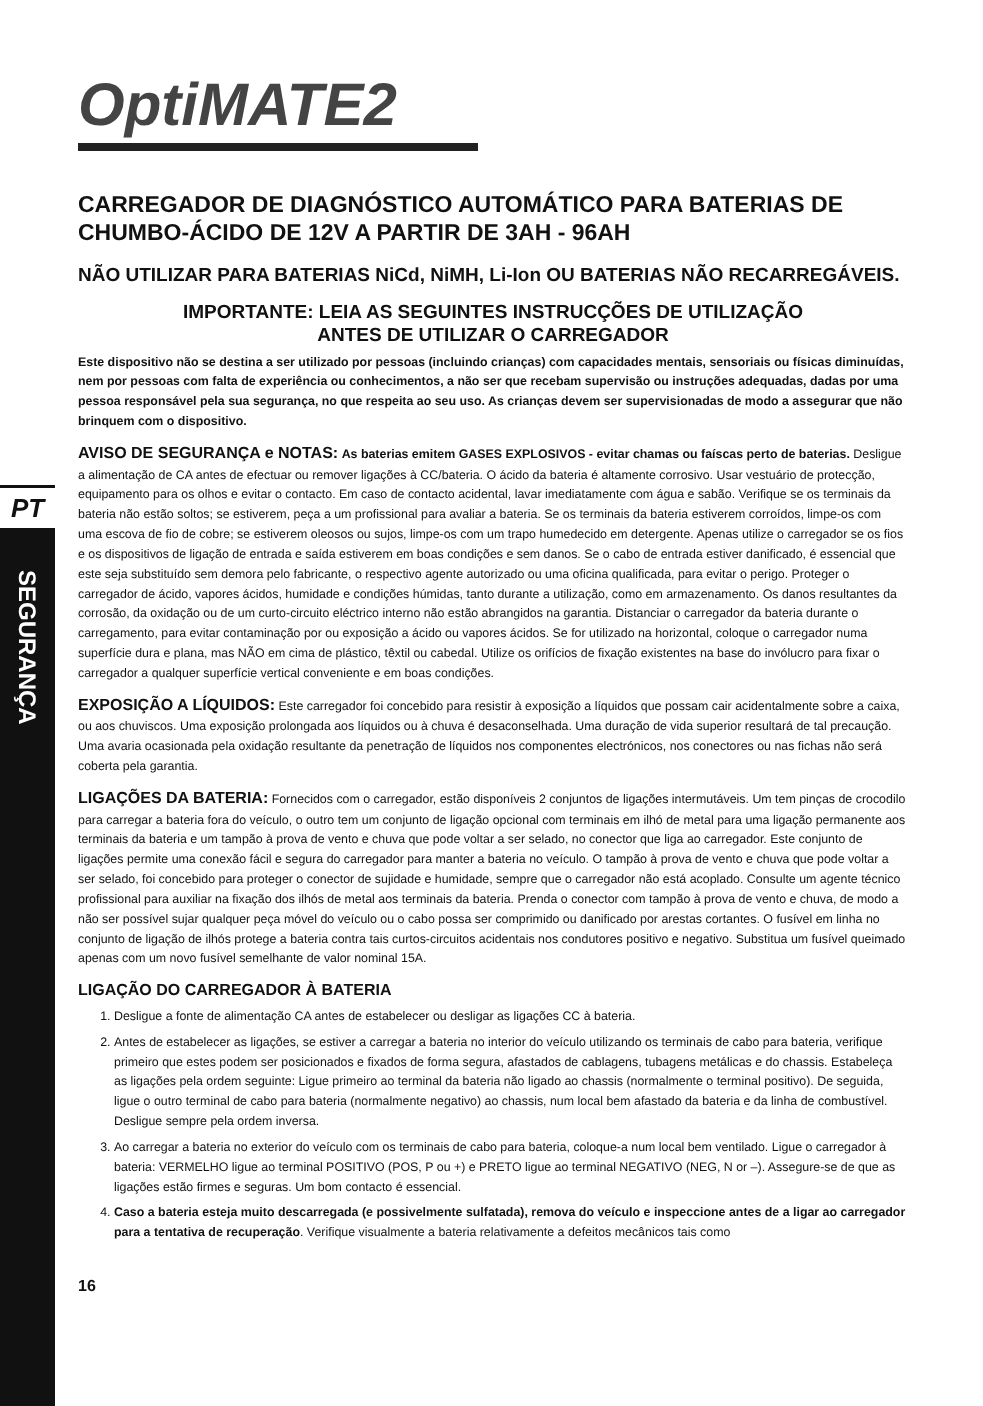PT
SEGURANÇA
OptiMATE2
CARREGADOR DE DIAGNÓSTICO AUTOMÁTICO PARA BATERIAS DE CHUMBO-ÁCIDO DE 12V A PARTIR DE 3AH - 96AH
NÃO UTILIZAR PARA BATERIAS NiCd, NiMH, Li-Ion OU BATERIAS NÃO RECARREGÁVEIS.
IMPORTANTE: LEIA AS SEGUINTES INSTRUCÇÕES DE UTILIZAÇÃO
ANTES DE UTILIZAR O CARREGADOR
Este dispositivo não se destina a ser utilizado por pessoas (incluindo crianças) com capacidades mentais, sensoriais ou físicas diminuídas, nem por pessoas com falta de experiência ou conhecimentos, a não ser que recebam supervisão ou instruções adequadas, dadas por uma pessoa responsável pela sua segurança, no que respeita ao seu uso. As crianças devem ser supervisionadas de modo a assegurar que não brinquem com o dispositivo.
AVISO DE SEGURANÇA e NOTAS: As baterias emitem GASES EXPLOSIVOS - evitar chamas ou faíscas perto de baterias. Desligue a alimentação de CA antes de efectuar ou remover ligações à CC/bateria. O ácido da bateria é altamente corrosivo. Usar vestuário de protecção, equipamento para os olhos e evitar o contacto. Em caso de contacto acidental, lavar imediatamente com água e sabão. Verifique se os terminais da bateria não estão soltos; se estiverem, peça a um profissional para avaliar a bateria. Se os terminais da bateria estiverem corroídos, limpe-os com uma escova de fio de cobre; se estiverem oleosos ou sujos, limpe-os com um trapo humedecido em detergente. Apenas utilize o carregador se os fios e os dispositivos de ligação de entrada e saída estiverem em boas condições e sem danos. Se o cabo de entrada estiver danificado, é essencial que este seja substituído sem demora pelo fabricante, o respectivo agente autorizado ou uma oficina qualificada, para evitar o perigo. Proteger o carregador de ácido, vapores ácidos, humidade e condições húmidas, tanto durante a utilização, como em armazenamento. Os danos resultantes da corrosão, da oxidação ou de um curto-circuito eléctrico interno não estão abrangidos na garantia. Distanciar o carregador da bateria durante o carregamento, para evitar contaminação por ou exposição a ácido ou vapores ácidos. Se for utilizado na horizontal, coloque o carregador numa superfície dura e plana, mas NÃO em cima de plástico, têxtil ou cabedal. Utilize os orifícios de fixação existentes na base do invólucro para fixar o carregador a qualquer superfície vertical conveniente e em boas condições.
EXPOSIÇÃO A LÍQUIDOS: Este carregador foi concebido para resistir à exposição a líquidos que possam cair acidentalmente sobre a caixa, ou aos chuviscos. Uma exposição prolongada aos líquidos ou à chuva é desaconselhada. Uma duração de vida superior resultará de tal precaução. Uma avaria ocasionada pela oxidação resultante da penetração de líquidos nos componentes electrónicos, nos conectores ou nas fichas não será coberta pela garantia.
LIGAÇÕES DA BATERIA: Fornecidos com o carregador, estão disponíveis 2 conjuntos de ligações intermutáveis. Um tem pinças de crocodilo para carregar a bateria fora do veículo, o outro tem um conjunto de ligação opcional com terminais em ilhó de metal para uma ligação permanente aos terminais da bateria e um tampão à prova de vento e chuva que pode voltar a ser selado, no conector que liga ao carregador. Este conjunto de ligações permite uma conexão fácil e segura do carregador para manter a bateria no veículo. O tampão à prova de vento e chuva que pode voltar a ser selado, foi concebido para proteger o conector de sujidade e humidade, sempre que o carregador não está acoplado. Consulte um agente técnico profissional para auxiliar na fixação dos ilhós de metal aos terminais da bateria. Prenda o conector com tampão à prova de vento e chuva, de modo a não ser possível sujar qualquer peça móvel do veículo ou o cabo possa ser comprimido ou danificado por arestas cortantes. O fusível em linha no conjunto de ligação de ilhós protege a bateria contra tais curtos-circuitos acidentais nos condutores positivo e negativo. Substitua um fusível queimado apenas com um novo fusível semelhante de valor nominal 15A.
LIGAÇÃO DO CARREGADOR À BATERIA
1. Desligue a fonte de alimentação CA antes de estabelecer ou desligar as ligações CC à bateria.
2. Antes de estabelecer as ligações, se estiver a carregar a bateria no interior do veículo utilizando os terminais de cabo para bateria, verifique primeiro que estes podem ser posicionados e fixados de forma segura, afastados de cablagens, tubagens metálicas e do chassis. Estabeleça as ligações pela ordem seguinte: Ligue primeiro ao terminal da bateria não ligado ao chassis (normalmente o terminal positivo). De seguida, ligue o outro terminal de cabo para bateria (normalmente negativo) ao chassis, num local bem afastado da bateria e da linha de combustível. Desligue sempre pela ordem inversa.
3. Ao carregar a bateria no exterior do veículo com os terminais de cabo para bateria, coloque-a num local bem ventilado. Ligue o carregador à bateria: VERMELHO ligue ao terminal POSITIVO (POS, P ou +) e PRETO ligue ao terminal NEGATIVO (NEG, N or –). Assegure-se de que as ligações estão firmes e seguras. Um bom contacto é essencial.
4. Caso a bateria esteja muito descarregada (e possivelmente sulfatada), remova do veículo e inspeccione antes de a ligar ao carregador para a tentativa de recuperação. Verifique visualmente a bateria relativamente a defeitos mecânicos tais como
16